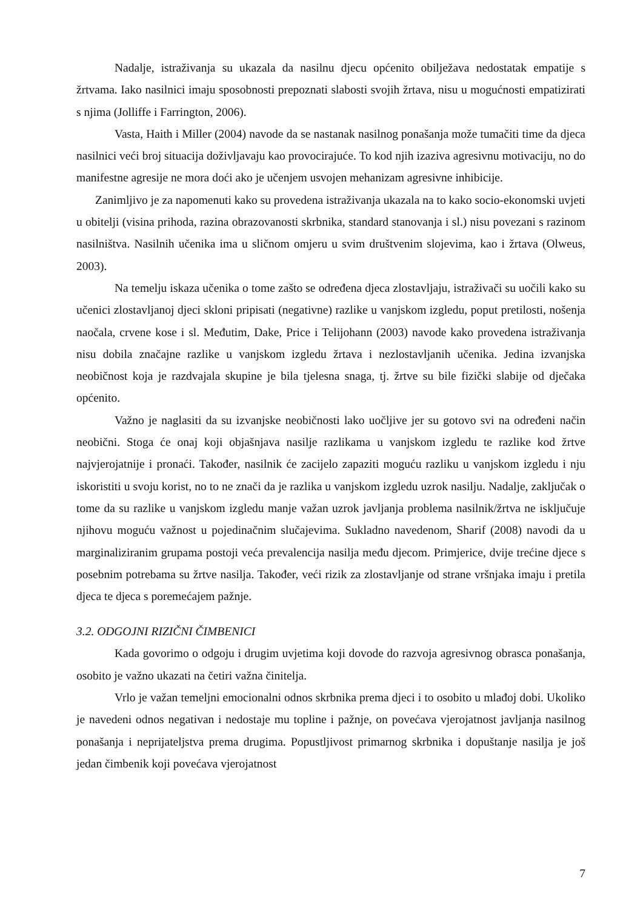Nadalje, istraživanja su ukazala da nasilnu djecu općenito obilježava nedostatak empatije s žrtvama. Iako nasilnici imaju sposobnosti prepoznati slabosti svojih žrtava, nisu u mogućnosti empatizirati s njima (Jolliffe i Farrington, 2006).
Vasta, Haith i Miller (2004) navode da se nastanak nasilnog ponašanja može tumačiti time da djeca nasilnici veći broj situacija doživljavaju kao provocirajuće. To kod njih izaziva agresivnu motivaciju, no do manifestne agresije ne mora doći ako je učenjem usvojen mehanizam agresivne inhibicije.
Zanimljivo je za napomenuti kako su provedena istraživanja ukazala na to kako socio-ekonomski uvjeti u obitelji (visina prihoda, razina obrazovanosti skrbnika, standard stanovanja i sl.) nisu povezani s razinom nasilništva. Nasilnih učenika ima u sličnom omjeru u svim društvenim slojevima, kao i žrtava (Olweus, 2003).
Na temelju iskaza učenika o tome zašto se određena djeca zlostavljaju, istraživači su uočili kako su učenici zlostavljanoj djeci skloni pripisati (negativne) razlike u vanjskom izgledu, poput pretilosti, nošenja naočala, crvene kose i sl. Međutim, Dake, Price i Telijohann (2003) navode kako provedena istraživanja nisu dobila značajne razlike u vanjskom izgledu žrtava i nezlostavljanih učenika. Jedina izvanjska neobičnost koja je razdvajala skupine je bila tjelesna snaga, tj. žrtve su bile fizički slabije od dječaka općenito.
Važno je naglasiti da su izvanjske neobičnosti lako uočljive jer su gotovo svi na određeni način neobični. Stoga će onaj koji objašnjava nasilje razlikama u vanjskom izgledu te razlike kod žrtve najvjerojatnije i pronaći. Također, nasilnik će zacijelo zapaziti moguću razliku u vanjskom izgledu i nju iskoristiti u svoju korist, no to ne znači da je razlika u vanjskom izgledu uzrok nasilju. Nadalje, zaključak o tome da su razlike u vanjskom izgledu manje važan uzrok javljanja problema nasilnik/žrtva ne isključuje njihovu moguću važnost u pojedinačnim slučajevima. Sukladno navedenom, Sharif (2008) navodi da u marginaliziranim grupama postoji veća prevalencija nasilja među djecom. Primjerice, dvije trećine djece s posebnim potrebama su žrtve nasilja. Također, veći rizik za zlostavljanje od strane vršnjaka imaju i pretila djeca te djeca s poremećajem pažnje.
3.2. ODGOJNI RIZIČNI ČIMBENICI
Kada govorimo o odgoju i drugim uvjetima koji dovode do razvoja agresivnog obrasca ponašanja, osobito je važno ukazati na četiri važna činitelja.
Vrlo je važan temeljni emocionalni odnos skrbnika prema djeci i to osobito u mlađoj dobi. Ukoliko je navedeni odnos negativan i nedostaje mu topline i pažnje, on povećava vjerojatnost javljanja nasilnog ponašanja i neprijateljstva prema drugima. Popustljivost primarnog skrbnika i dopuštanje nasilja je još jedan čimbenik koji povećava vjerojatnost
7